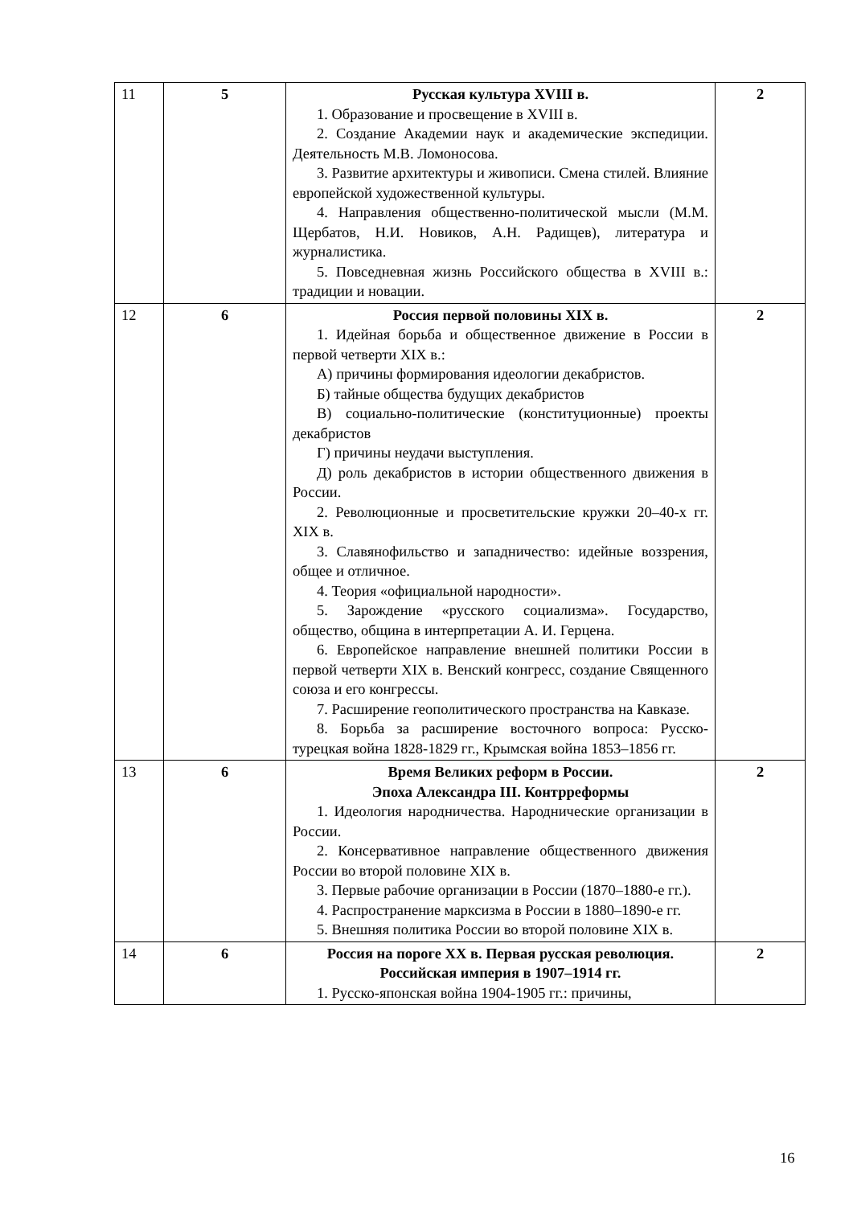| 11 | 5 | Русская культура XVIII в. 1. Образование и просвещение в XVIII в. 2. Создание Академии наук и академические экспедиции. Деятельность М.В. Ломоносова. 3. Развитие архитектуры и живописи. Смена стилей. Влияние европейской художественной культуры. 4. Направления общественно-политической мысли (М.М. Щербатов, Н.И. Новиков, А.Н. Радищев), литература и журналистика. 5. Повседневная жизнь Российского общества в XVIII в.: традиции и новации. | 2 |
| 12 | 6 | Россия первой половины XIX в. 1. Идейная борьба и общественное движение в России в первой четверти XIX в.: А) причины формирования идеологии декабристов. Б) тайные общества будущих декабристов В) социально-политические (конституционные) проекты декабристов Г) причины неудачи выступления. Д) роль декабристов в истории общественного движения в России. 2. Революционные и просветительские кружки 20–40-х гг. XIX в. 3. Славянофильство и западничество: идейные воззрения, общее и отличное. 4. Теория «официальной народности». 5. Зарождение «русского социализма». Государство, общество, община в интерпретации А. И. Герцена. 6. Европейское направление внешней политики России в первой четверти XIX в. Венский конгресс, создание Священного союза и его конгрессы. 7. Расширение геополитического пространства на Кавказе. 8. Борьба за расширение восточного вопроса: Русско-турецкая война 1828-1829 гг., Крымская война 1853–1856 гг. | 2 |
| 13 | 6 | Время Великих реформ в России. Эпоха Александра III. Контрреформы 1. Идеология народничества. Народнические организации в России. 2. Консервативное направление общественного движения России во второй половине XIX в. 3. Первые рабочие организации в России (1870–1880-е гг.). 4. Распространение марксизма в России в 1880–1890-е гг. 5. Внешняя политика России во второй половине XIX в. | 2 |
| 14 | 6 | Россия на пороге XX в. Первая русская революция. Российская империя в 1907–1914 гг. 1. Русско-японская война 1904-1905 гг.: причины, | 2 |
16